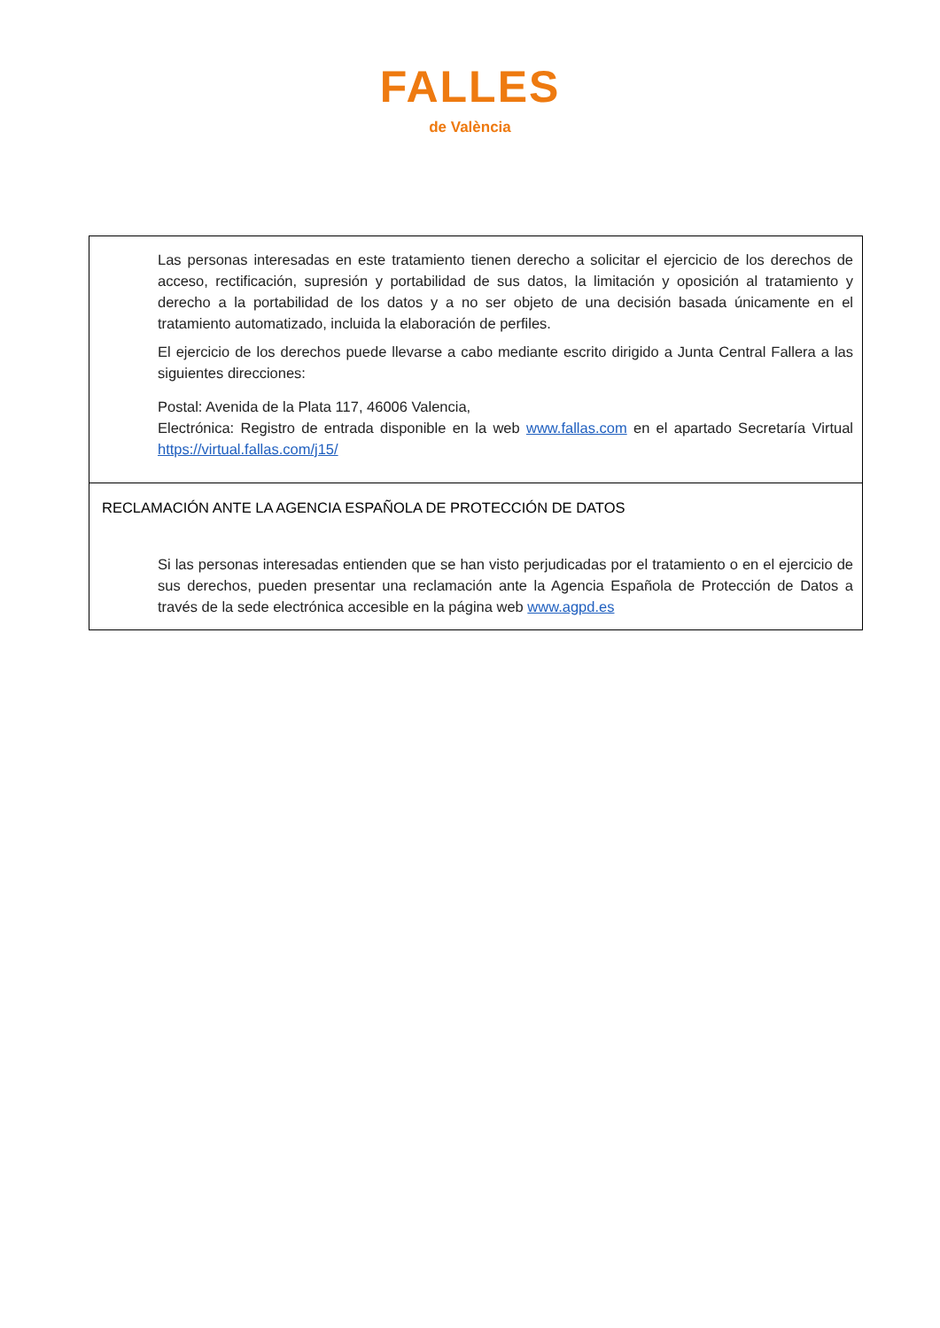FALLES
de València
Las personas interesadas en este tratamiento tienen derecho a solicitar el ejercicio de los derechos de acceso, rectificación, supresión y portabilidad de sus datos, la limitación y oposición al tratamiento y derecho a la portabilidad de los datos y a no ser objeto de una decisión basada únicamente en el tratamiento automatizado, incluida la elaboración de perfiles.
El ejercicio de los derechos puede llevarse a cabo mediante escrito dirigido a Junta Central Fallera a las siguientes direcciones:
Postal: Avenida de la Plata 117, 46006 Valencia,
Electrónica: Registro de entrada disponible en la web www.fallas.com en el apartado Secretaría Virtual https://virtual.fallas.com/j15/
RECLAMACIÓN ANTE LA AGENCIA ESPAÑOLA DE PROTECCIÓN DE DATOS
Si las personas interesadas entienden que se han visto perjudicadas por el tratamiento o en el ejercicio de sus derechos, pueden presentar una reclamación ante la Agencia Española de Protección de Datos a través de la sede electrónica accesible en la página web www.agpd.es